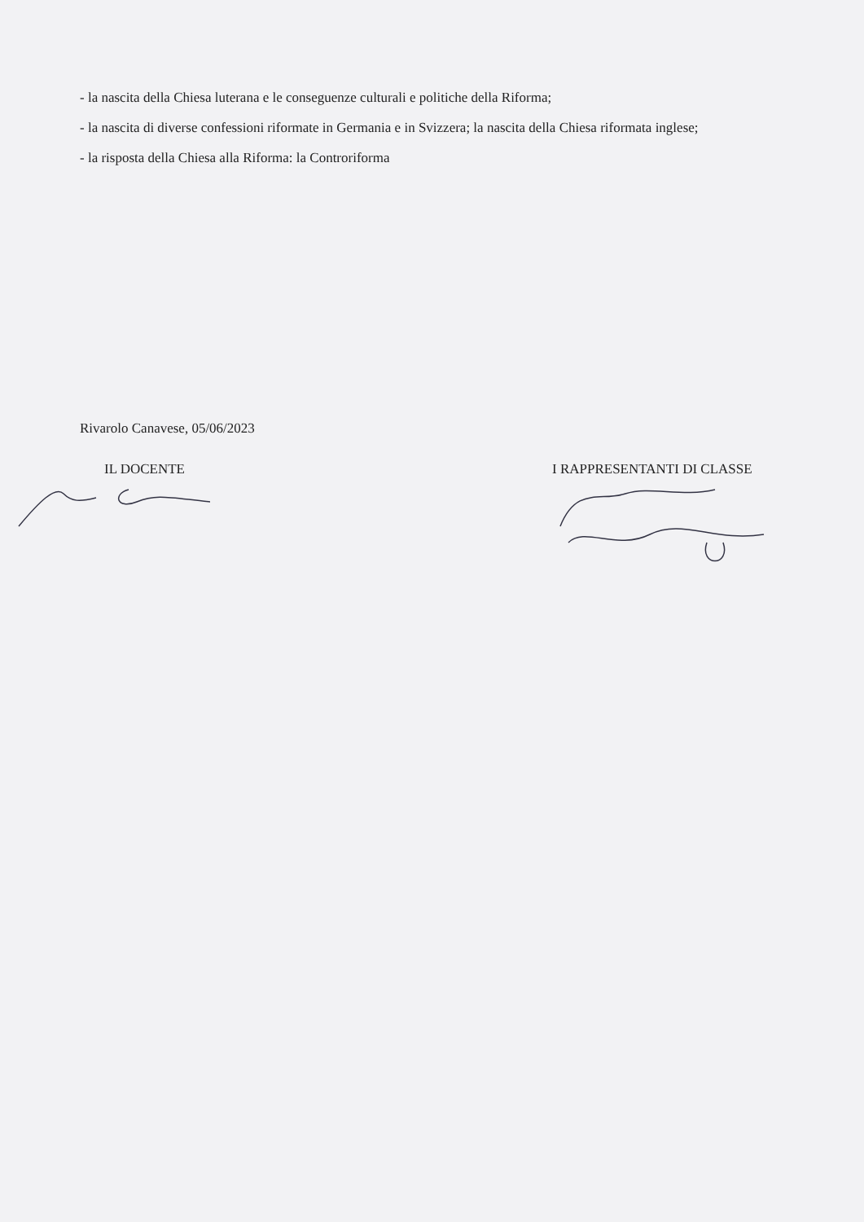- la nascita della Chiesa luterana e le conseguenze culturali e politiche della Riforma;
- la nascita di diverse confessioni riformate in Germania e in Svizzera; la nascita della Chiesa riformata inglese;
- la risposta della Chiesa alla Riforma: la Controriforma
Rivarolo Canavese, 05/06/2023
IL DOCENTE I RAPPRESENTANTI DI CLASSE